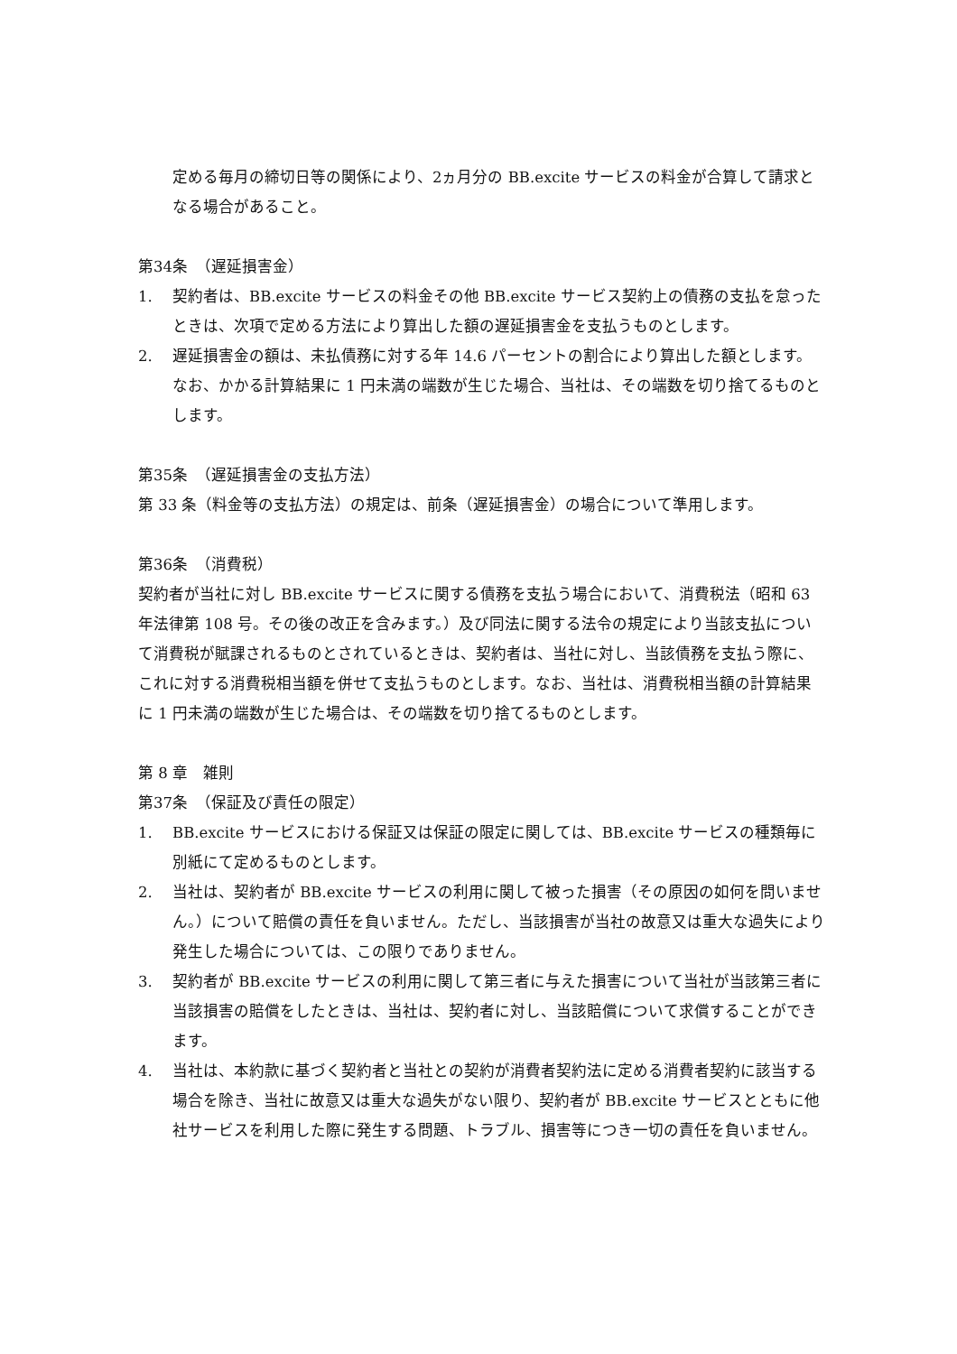定める毎月の締切日等の関係により、2ヵ月分の BB.excite サービスの料金が合算して請求となる場合があること。
第34条　（遅延損害金）
1. 契約者は、BB.excite サービスの料金その他 BB.excite サービス契約上の債務の支払を怠ったときは、次項で定める方法により算出した額の遅延損害金を支払うものとします。
2. 遅延損害金の額は、未払債務に対する年 14.6 パーセントの割合により算出した額とします。なお、かかる計算結果に 1 円未満の端数が生じた場合、当社は、その端数を切り捨てるものとします。
第35条　（遅延損害金の支払方法）
第 33 条（料金等の支払方法）の規定は、前条（遅延損害金）の場合について準用します。
第36条　（消費税）
契約者が当社に対し BB.excite サービスに関する債務を支払う場合において、消費税法（昭和 63 年法律第 108 号。その後の改正を含みます。）及び同法に関する法令の規定により当該支払について消費税が賦課されるものとされているときは、契約者は、当社に対し、当該債務を支払う際に、これに対する消費税相当額を併せて支払うものとします。なお、当社は、消費税相当額の計算結果に 1 円未満の端数が生じた場合は、その端数を切り捨てるものとします。
第 8 章　雑則
第37条　（保証及び責任の限定）
1. BB.excite サービスにおける保証又は保証の限定に関しては、BB.excite サービスの種類毎に別紙にて定めるものとします。
2. 当社は、契約者が BB.excite サービスの利用に関して被った損害（その原因の如何を問いません。）について賠償の責任を負いません。ただし、当該損害が当社の故意又は重大な過失により発生した場合については、この限りでありません。
3. 契約者が BB.excite サービスの利用に関して第三者に与えた損害について当社が当該第三者に当該損害の賠償をしたときは、当社は、契約者に対し、当該賠償について求償することができます。
4. 当社は、本約款に基づく契約者と当社との契約が消費者契約法に定める消費者契約に該当する場合を除き、当社に故意又は重大な過失がない限り、契約者が BB.excite サービスとともに他社サービスを利用した際に発生する問題、トラブル、損害等につき一切の責任を負いません。